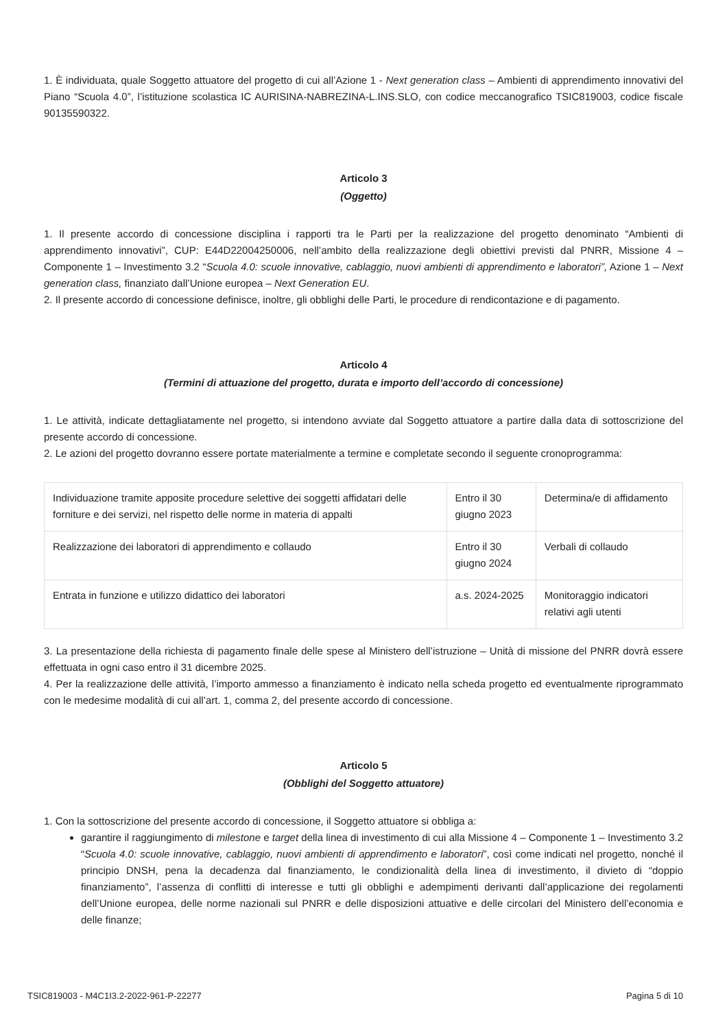1. È individuata, quale Soggetto attuatore del progetto di cui all’Azione 1 - Next generation class – Ambienti di apprendimento innovativi del Piano “Scuola 4.0”, l’istituzione scolastica IC AURISINA-NABREZINA-L.INS.SLO, con codice meccanografico TSIC819003, codice fiscale 90135590322.
Articolo 3
(Oggetto)
1. Il presente accordo di concessione disciplina i rapporti tra le Parti per la realizzazione del progetto denominato “Ambienti di apprendimento innovativi”, CUP: E44D22004250006, nell’ambito della realizzazione degli obiettivi previsti dal PNRR, Missione 4 – Componente 1 – Investimento 3.2 “Scuola 4.0: scuole innovative, cablaggio, nuovi ambienti di apprendimento e laboratori”, Azione 1 – Next generation class, finanziato dall’Unione europea – Next Generation EU.
2. Il presente accordo di concessione definisce, inoltre, gli obblighi delle Parti, le procedure di rendicontazione e di pagamento.
Articolo 4
(Termini di attuazione del progetto, durata e importo dell’accordo di concessione)
1. Le attività, indicate dettagliatamente nel progetto, si intendono avviate dal Soggetto attuatore a partire dalla data di sottoscrizione del presente accordo di concessione.
2. Le azioni del progetto dovranno essere portate materialmente a termine e completate secondo il seguente cronoprogramma:
| Individuazione tramite apposite procedure selettive dei soggetti affidatari delle forniture e dei servizi, nel rispetto delle norme in materia di appalti | Entro il 30 giugno 2023 | Determina/e di affidamento |
| Realizzazione dei laboratori di apprendimento e collaudo | Entro il 30 giugno 2024 | Verbali di collaudo |
| Entrata in funzione e utilizzo didattico dei laboratori | a.s. 2024-2025 | Monitoraggio indicatori relativi agli utenti |
3. La presentazione della richiesta di pagamento finale delle spese al Ministero dell’istruzione – Unità di missione del PNRR dovrà essere effettuata in ogni caso entro il 31 dicembre 2025.
4. Per la realizzazione delle attività, l’importo ammesso a finanziamento è indicato nella scheda progetto ed eventualmente riprogrammato con le medesime modalità di cui all’art. 1, comma 2, del presente accordo di concessione.
Articolo 5
(Obblighi del Soggetto attuatore)
1. Con la sottoscrizione del presente accordo di concessione, il Soggetto attuatore si obbliga a:
garantire il raggiungimento di milestone e target della linea di investimento di cui alla Missione 4 – Componente 1 – Investimento 3.2 “Scuola 4.0: scuole innovative, cablaggio, nuovi ambienti di apprendimento e laboratori”, così come indicati nel progetto, nonché il principio DNSH, pena la decadenza dal finanziamento, le condizionalità della linea di investimento, il divieto di “doppio finanziamento”, l’assenza di conflitti di interesse e tutti gli obblighi e adempimenti derivanti dall’applicazione dei regolamenti dell’Unione europea, delle norme nazionali sul PNRR e delle disposizioni attuative e delle circolari del Ministero dell’economia e delle finanze;
TSIC819003 - M4C1I3.2-2022-961-P-22277 Pagina 5 di 10